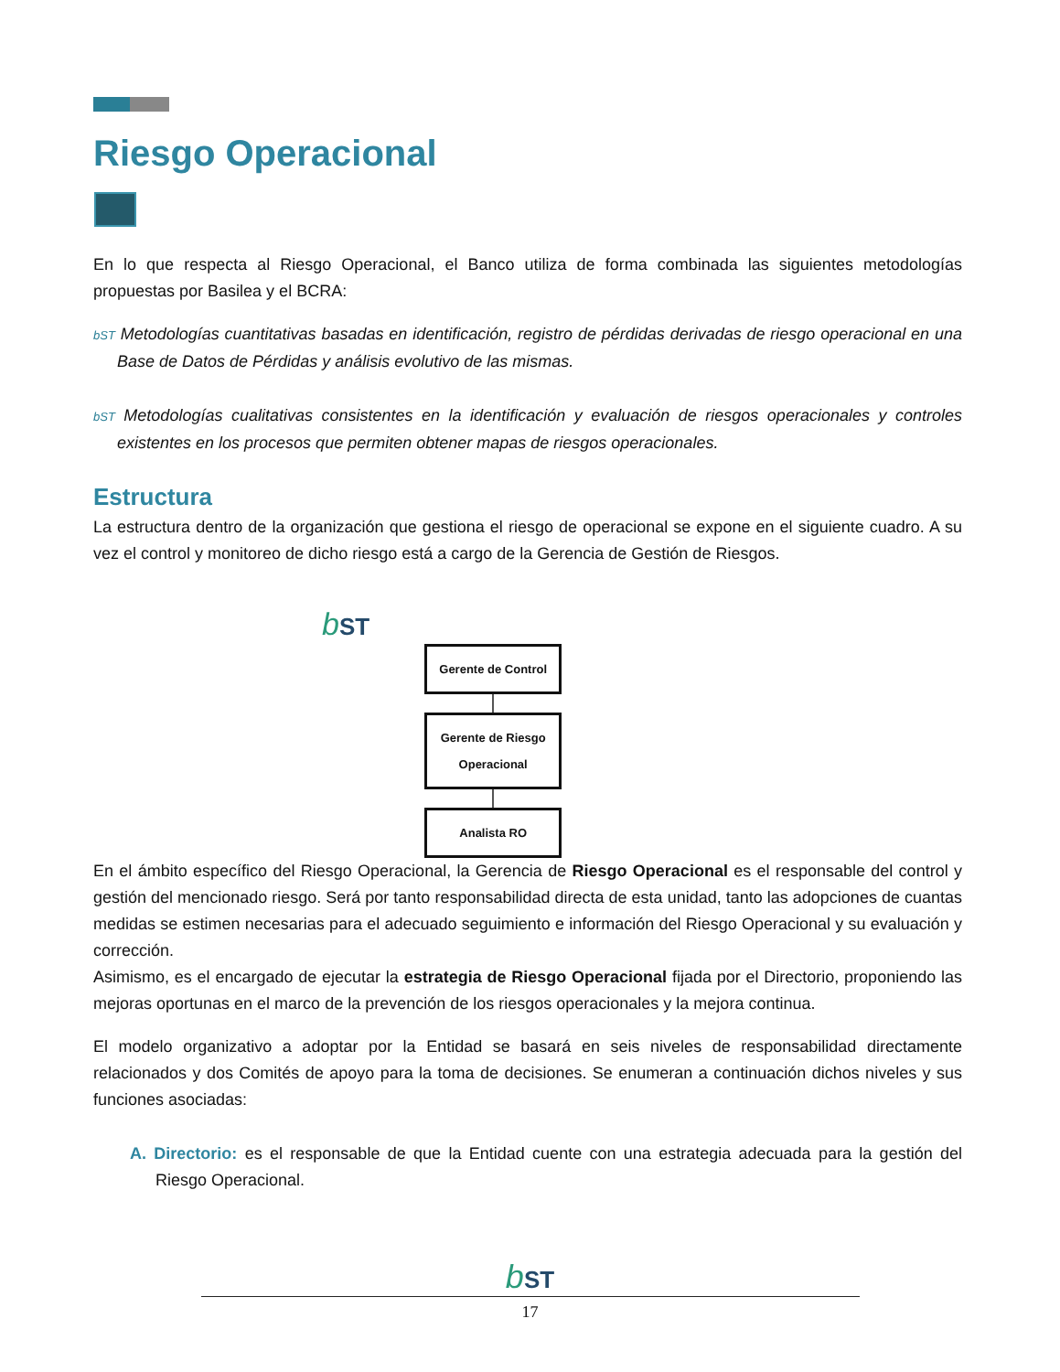Riesgo Operacional
En lo que respecta al Riesgo Operacional, el Banco utiliza de forma combinada las siguientes metodologías propuestas por Basilea y el BCRA:
bST Metodologías cuantitativas basadas en identificación, registro de pérdidas derivadas de riesgo operacional en una Base de Datos de Pérdidas y análisis evolutivo de las mismas.
bST Metodologías cualitativas consistentes en la identificación y evaluación de riesgos operacionales y controles existentes en los procesos que permiten obtener mapas de riesgos operacionales.
Estructura
La estructura dentro de la organización que gestiona el riesgo de operacional se expone en el siguiente cuadro. A su vez el control y monitoreo de dicho riesgo está a cargo de la Gerencia de Gestión de Riesgos.
bST
Gerente de Control
Gerente de Riesgo Operacional
Analista RO
En el ámbito específico del Riesgo Operacional, la Gerencia de Riesgo Operacional es el responsable del control y gestión del mencionado riesgo. Será por tanto responsabilidad directa de esta unidad, tanto las adopciones de cuantas medidas se estimen necesarias para el adecuado seguimiento e información del Riesgo Operacional y su evaluación y corrección.
Asimismo, es el encargado de ejecutar la estrategia de Riesgo Operacional fijada por el Directorio, proponiendo las mejoras oportunas en el marco de la prevención de los riesgos operacionales y la mejora continua.
El modelo organizativo a adoptar por la Entidad se basará en seis niveles de responsabilidad directamente relacionados y dos Comités de apoyo para la toma de decisiones. Se enumeran a continuación dichos niveles y sus funciones asociadas:
A. Directorio: es el responsable de que la Entidad cuente con una estrategia adecuada para la gestión del Riesgo Operacional.
bST
17